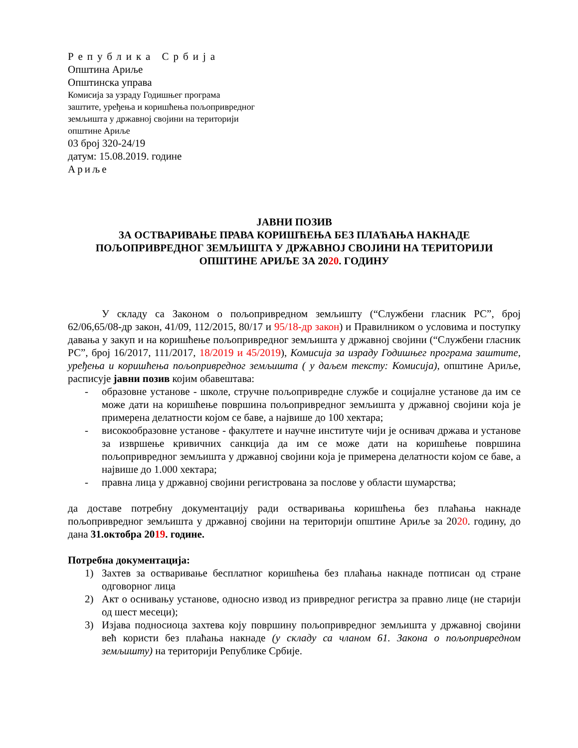Република Србија
Општина Ариље
Општинска управа
Комисија за узраду Годишњег програма
заштите, уређења и коришћења пољопривредног
земљишта у државној својини на територији
општине Ариље
03 број 320-24/19
датум: 15.08.2019. године
Ариље
ЈАВНИ ПОЗИВ
ЗА ОСТВАРИВАЊЕ ПРАВА КОРИШЋЕЊА БЕЗ ПЛАЋАЊА НАКНАДЕ ПОЉОПРИВРЕДНОГ ЗЕМЉИШТА У ДРЖАВНОЈ СВОЈИНИ НА ТЕРИТОРИЈИ ОПШТИНЕ АРИЉЕ ЗА 2020. ГОДИНУ
У складу са Законом о пољопривредном земљишту (“Службени гласник РС”, број 62/06,65/08-др закон, 41/09, 112/2015, 80/17 и 95/18-др закон) и Правилником о условима и поступку давања у закуп и на коришћење пољопривредног земљишта у државној својини (“Службени гласник РС”, број 16/2017, 111/2017, 18/2019 и 45/2019), Комисија за израду Годишњег програма заштите, уређења и коришћења пољопривредног земљишта ( у даљем тексту: Комисија), општине Ариље, расписује јавни позив којим обавештава:
- образовне установе - школе, стручне пољопривредне службе и социјалне установе да им се може дати на коришћење површина пољопривредног земљишта у државној својини која је примерена делатности којом се баве, а највише до 100 хектара;
- високообразовне установе - факултете и научне институте чији је оснивач држава и установе за извршење кривичних санкција да им се може дати на коришћење површина пољопривредног земљишта у државној својини која је примерена делатности којом се баве, а највише до 1.000 хектара;
- правна лица у државној својини регистрована за послове у области шумарства;
да доставе потребну документацију ради остваривања коришћења без плаћања накнаде пољопривредног земљишта у државној својини на територији општине Ариље за 2020. годину, до дана 31.октобра 2019. године.
Потребна документација:
1) Захтев за остваривање бесплатног коришћења без плаћања накнаде потписан од стране одговорног лица
2) Акт о оснивању установе, односно извод из привредног регистра за правно лице (не старији од шест месеци);
3) Изјава подносиоца захтева коју површину пољопривредног земљишта у државној својини већ користи без плаћања накнаде (у складу са чланом 61. Закона о пољопривредном земљишту) на територији Републике Србије.